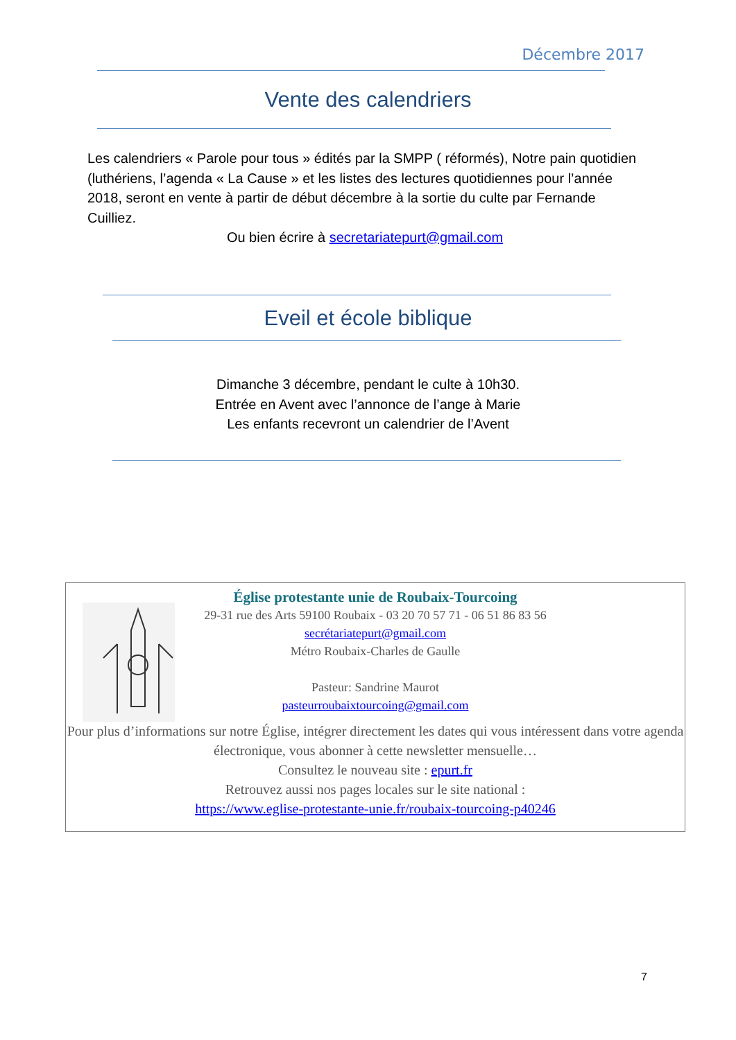Décembre 2017
Vente des calendriers
Les calendriers « Parole pour tous » édités par la SMPP ( réformés), Notre pain quotidien (luthériens, l’agenda « La Cause » et les listes des lectures quotidiennes pour l’année 2018, seront en vente à partir de début décembre à la sortie du culte par Fernande Cuilliez.
Ou bien écrire à secretariatepurt@gmail.com
Eveil et école biblique
Dimanche 3 décembre, pendant le culte à 10h30.
Entrée en Avent avec l’annonce de l’ange à Marie
Les enfants recevront un calendrier de l’Avent
Église protestante unie de Roubaix-Tourcoing
29-31 rue des Arts 59100 Roubaix - 03 20 70 57 71 - 06 51 86 83 56
secrétariatepurt@gmail.com
Métro Roubaix-Charles de Gaulle
Pasteur: Sandrine Maurot
pasteurroubaixtourcoing@gmail.com
Pour plus d’informations sur notre Église, intégrer directement les dates qui vous intéressent dans votre agenda électronique, vous abonner à cette newsletter mensuelle…
Consultez le nouveau site : epurt.fr
Retrouvez aussi nos pages locales sur le site national :
https://www.eglise-protestante-unie.fr/roubaix-tourcoing-p40246
7